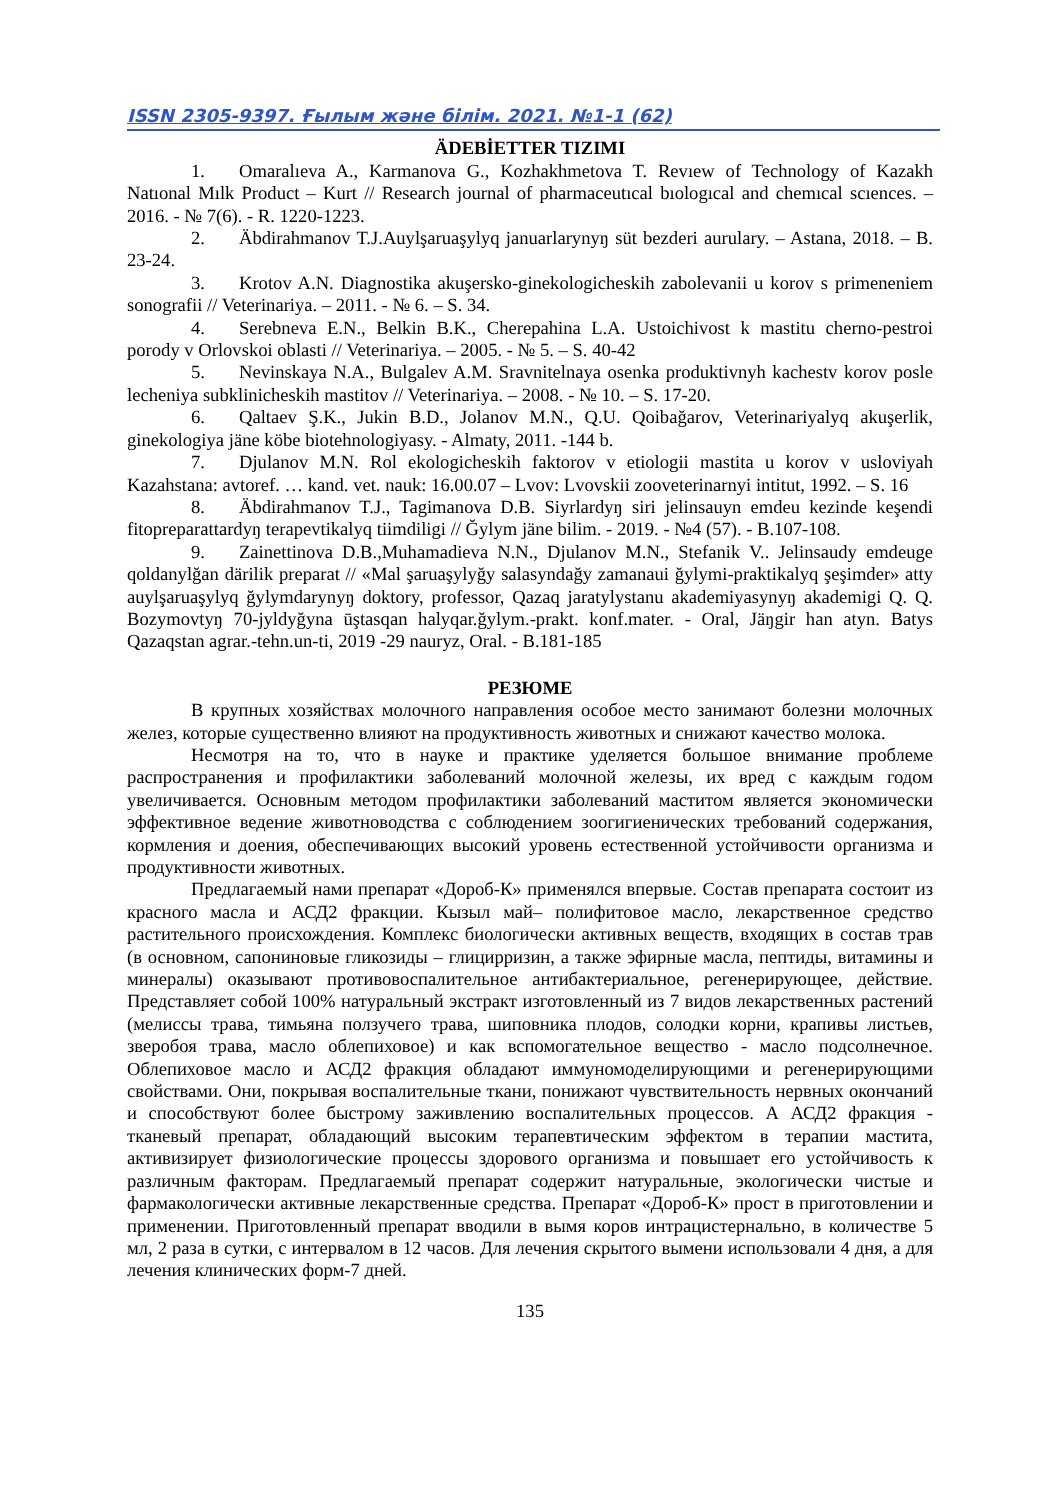ISSN 2305-9397. Ғылым және білім. 2021. №1-1 (62)
ÄDEBİETTER TIZIMI
1. Omaralıeva A., Karmanova G., Kozhakhmetova T. Revıew of Technology of Kazakh Natıonal Mılk Product – Kurt // Research journal of pharmaceutıcal bıologıcal and chemıcal scıences. – 2016. - № 7(6). - R. 1220-1223.
2. Äbdirahmanov T.J.Auylşaruaşylyq januarlarynyŋ süt bezderi aurulary. – Astana, 2018. – B. 23-24.
3. Krotov A.N. Diagnostika akuşersko-ginekologicheskih zabolevanii u korov s primeneniem sonografii // Veterinariya. – 2011. - № 6. – S. 34.
4. Serebneva E.N., Belkin B.K., Cherepahina L.A. Ustoichivost k mastitu cherno-pestroi porody v Orlovskoi oblasti // Veterinariya. – 2005. - № 5. – S. 40-42
5. Nevinskaya N.A., Bulgalev A.M. Sravnitelnaya osenka produktivnyh kachestv korov posle lecheniya subklinicheskih mastitov // Veterinariya. – 2008. - № 10. – S. 17-20.
6. Qaltaev Ş.K., Jukin B.D., Jolanov M.N., Q.U. Qoibağarov, Veterinariyalyq akuşerlik, ginekologiya jäne köbe biotehnologiyasy. - Almaty, 2011. -144 b.
7. Djulanov M.N. Rol ekologicheskih faktorov v etiologii mastita u korov v usloviyah Kazahstana: avtoref. … kand. vet. nauk: 16.00.07 – Lvov: Lvovskii zooveterinarnyi intitut, 1992. – S. 16
8. Äbdirahmanov T.J., Tagimanova D.B. Siyrlardyŋ siri jelinsauyn emdeu kezinde keşendi fitopreparattardyŋ terapevtikalyq tiimdiligi // Ğylym jäne bilim. - 2019. - №4 (57). - B.107-108.
9. Zainettinova D.B.,Muhamadieva N.N., Djulanov M.N., Stefanik V.. Jelinsaudy emdeuge qoldanylğan därilik preparat // «Mal şaruaşylyğy salasyndağy zamanaui ğylymi-praktikalyq şeşimder» atty auylşaruaşylyq ğylymdarynyŋ doktory, professor, Qazaq jaratylystanu akademiyasynyŋ akademigi Q. Q. Bozymovtyŋ 70-jyldyğyna ūştasqan halyqar.ğylym.-prakt. konf.mater. - Oral, Jäŋgir han atyn. Batys Qazaqstan agrar.-tehn.un-ti, 2019 -29 nauryz, Oral. - B.181-185
РЕЗЮМЕ
В крупных хозяйствах молочного направления особое место занимают болезни молочных желез, которые существенно влияют на продуктивность животных и снижают качество молока.
Несмотря на то, что в науке и практике уделяется большое внимание проблеме распространения и профилактики заболеваний молочной железы, их вред с каждым годом увеличивается. Основным методом профилактики заболеваний маститом является экономически эффективное ведение животноводства с соблюдением зоогигиенических требований содержания, кормления и доения, обеспечивающих высокий уровень естественной устойчивости организма и продуктивности животных.
Предлагаемый нами препарат «Дороб-К» применялся впервые. Состав препарата состоит из красного масла и АСД2 фракции. Кызыл май– полифитовое масло, лекарственное средство растительного происхождения. Комплекс биологически активных веществ, входящих в состав трав (в основном, сапониновые гликозиды – глицирризин, а также эфирные масла, пептиды, витамины и минералы) оказывают противовоспалительное антибактериальное, регенерирующее, действие. Представляет собой 100% натуральный экстракт изготовленный из 7 видов лекарственных растений (мелиссы трава, тимьяна ползучего трава, шиповника плодов, солодки корни, крапивы листьев, зверобоя трава, масло облепиховое) и как вспомогательное вещество - масло подсолнечное. Облепиховое масло и АСД2 фракция обладают иммуномоделирующими и регенерирующими свойствами. Они, покрывая воспалительные ткани, понижают чувствительность нервных окончаний и способствуют более быстрому заживлению воспалительных процессов. А АСД2 фракция - тканевый препарат, обладающий высоким терапевтическим эффектом в терапии мастита, активизирует физиологические процессы здорового организма и повышает его устойчивость к различным факторам. Предлагаемый препарат содержит натуральные, экологически чистые и фармакологически активные лекарственные средства. Препарат «Дороб-К» прост в приготовлении и применении. Приготовленный препарат вводили в вымя коров интрацистернально, в количестве 5 мл, 2 раза в сутки, с интервалом в 12 часов. Для лечения скрытого вымени использовали 4 дня, а для лечения клинических форм-7 дней.
135